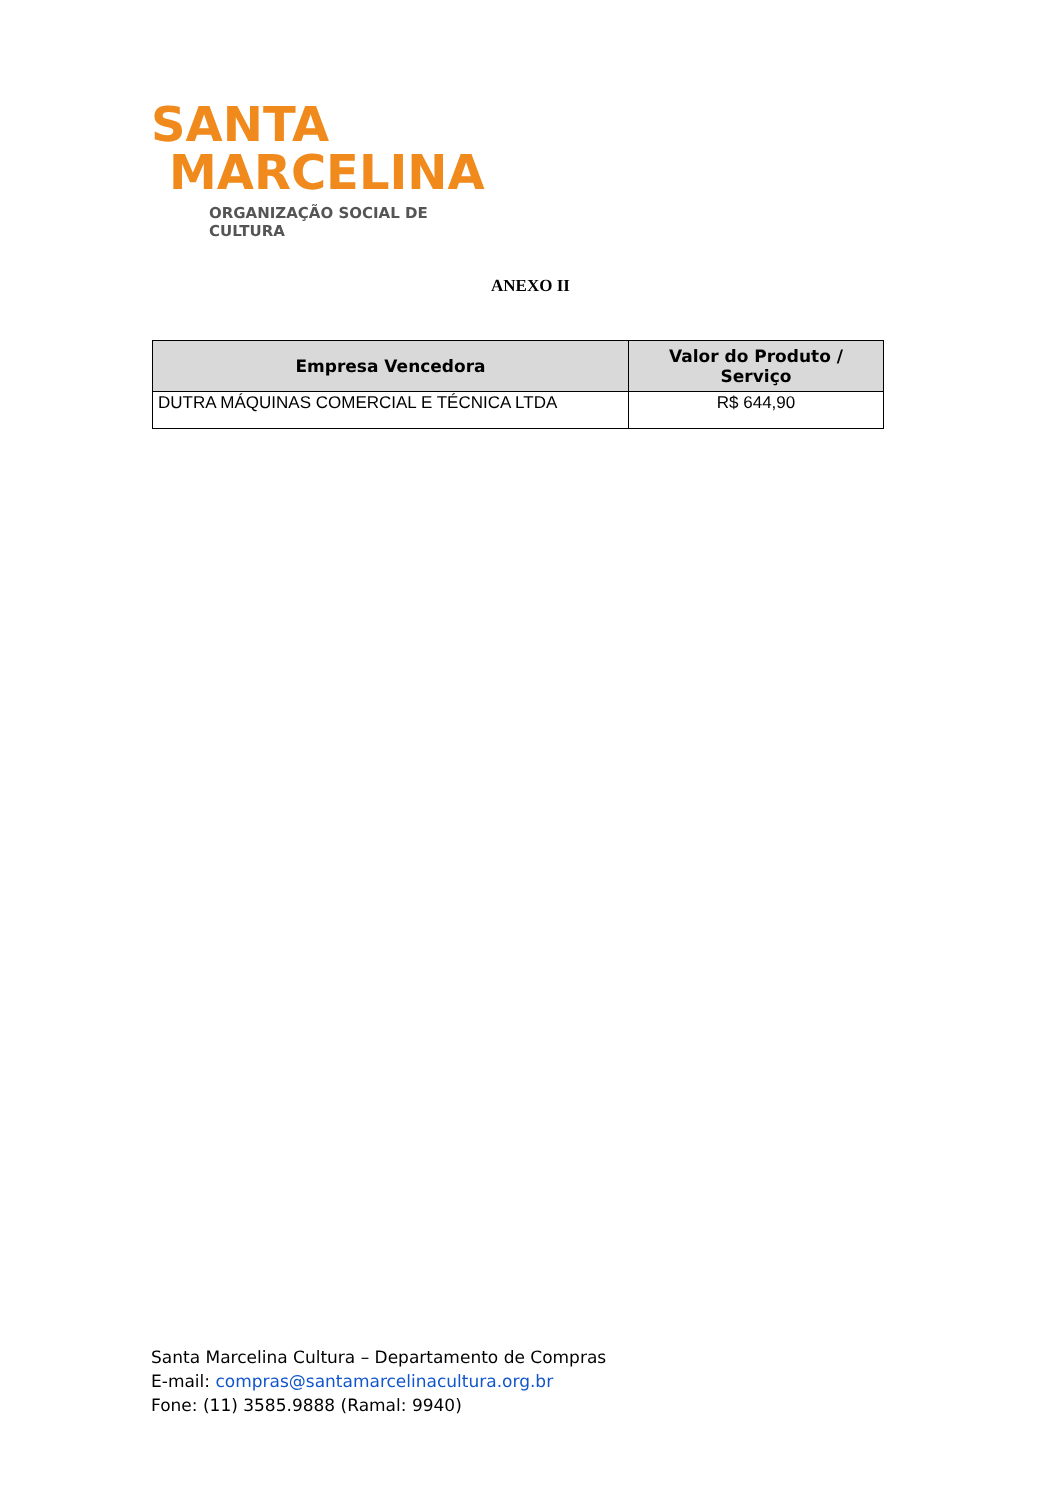SANTA
MARCELINA
ORGANIZAÇÃO SOCIAL DE CULTURA
ANEXO II
| Empresa Vencedora | Valor do Produto / Serviço |
| --- | --- |
| DUTRA MÁQUINAS COMERCIAL E TÉCNICA LTDA | R$ 644,90 |
Santa Marcelina Cultura – Departamento de Compras
E-mail: compras@santamarcelinacultura.org.br
Fone: (11) 3585.9888 (Ramal: 9940)